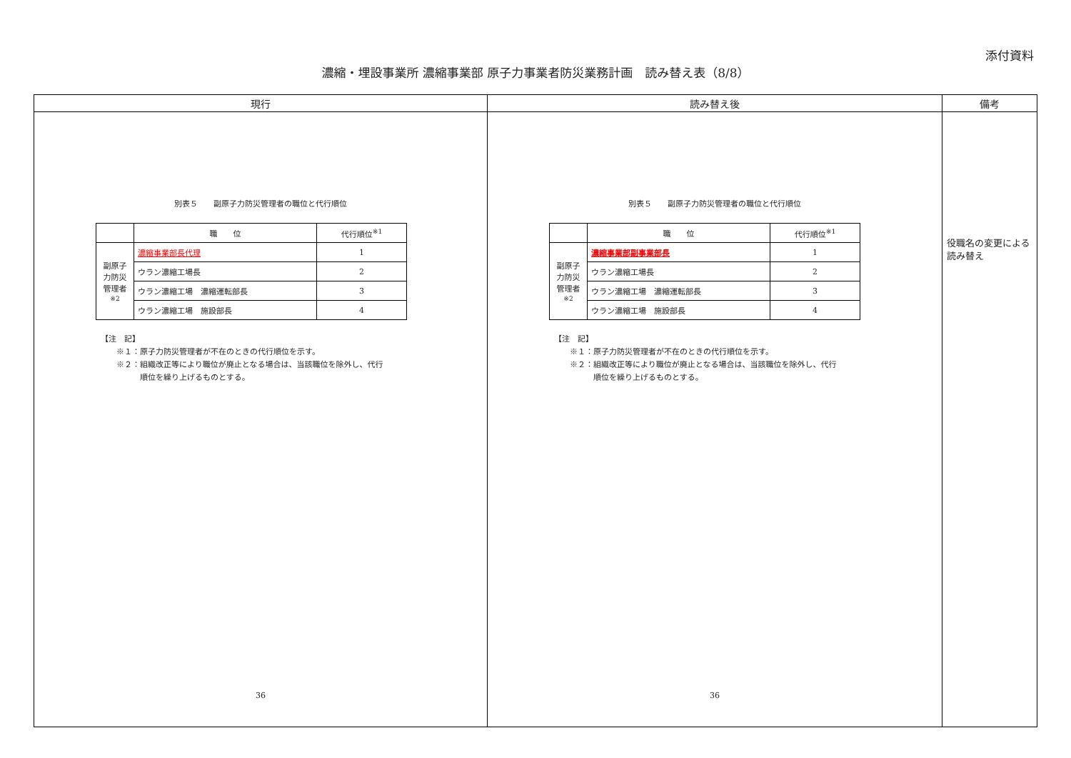添付資料
濃縮・埋設事業所 濃縮事業部 原子力事業者防災業務計画　読み替え表（8/8）
| 現行 | 読み替え後 | 備考 |
| --- | --- | --- |
| 別表５ 副原子力防災管理者の職位と代行順位 / / 職 位 / 代行順位<sup>※1</sup> / / 副原子 力防災 管理者 ※2 / 濃縮事業部長代理 / 1 / / / ウラン濃縮工場長 / 2 / / / ウラン濃縮工場 濃縮運転部長 / 3 / / / ウラン濃縮工場 施設部長 / 4 / 【注 記】 ※１：原子力防災管理者が不在のときの代行順位を示す。 ※２：組織改正等により職位が廃止となる場合は、当該職位を除外し、代行 順位を繰り上げるものとする。 36 | 別表５ 副原子力防災管理者の職位と代行順位 / / 職 位 / 代行順位<sup>※1</sup> / / 副原子 力防災 管理者 ※2 / 濃縮事業部副事業部長 / 1 / / / ウラン濃縮工場長 / 2 / / / ウラン濃縮工場 濃縮運転部長 / 3 / / / ウラン濃縮工場 施設部長 / 4 / 【注 記】 ※１：原子力防災管理者が不在のときの代行順位を示す。 ※２：組織改正等により職位が廃止となる場合は、当該職位を除外し、代行 順位を繰り上げるものとする。 36 | 役職名の変更による 読み替え |